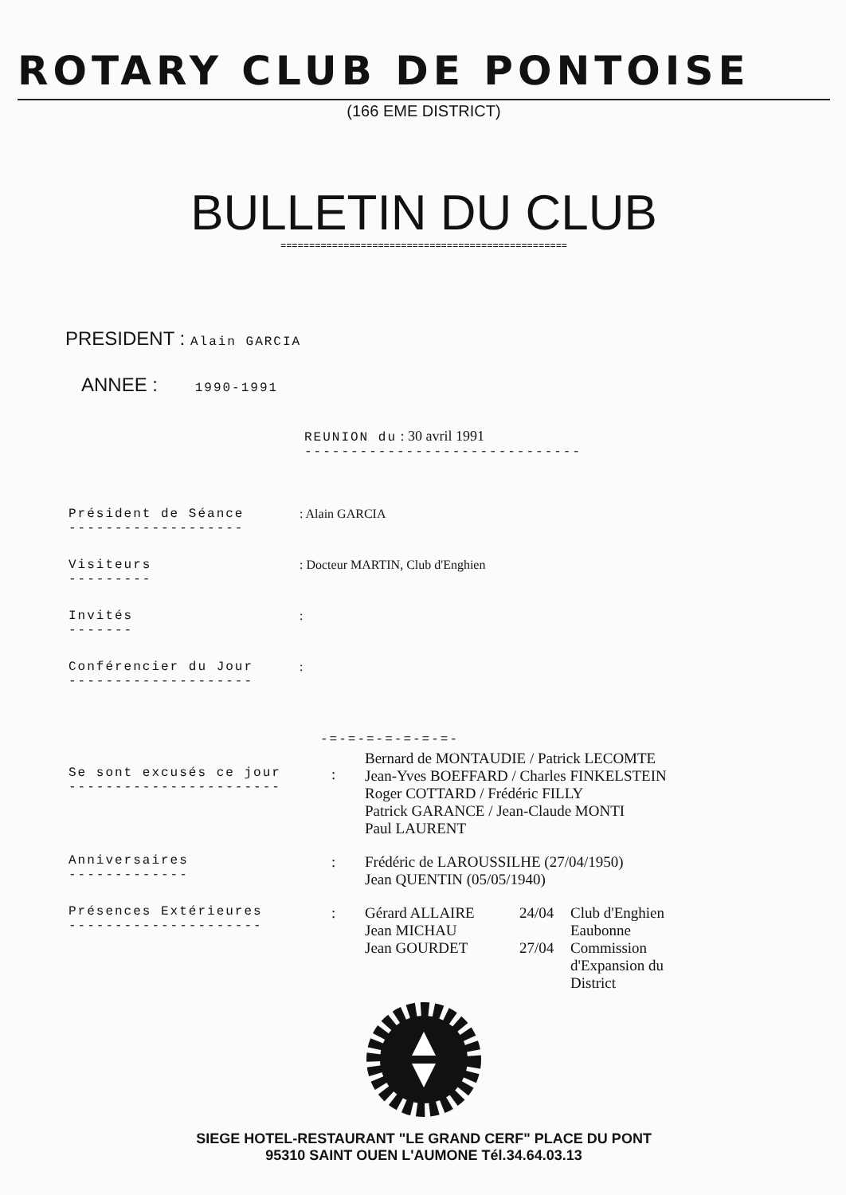ROTARY CLUB DE PONTOISE
(166 EME DISTRICT)
BULLETIN DU CLUB
==================================================
PRESIDENT : Alain GARCIA
ANNEE : 1990-1991
REUNION du : 30 avril 1991
------------------------------
Président de Séance
-------------------
: Alain GARCIA
Visiteurs
---------
: Docteur MARTIN, Club d'Enghien
Invités
-------
:
Conférencier du Jour
--------------------
:
-=-=-=-=-=-=-=-
Se sont excusés ce jour
-----------------------
:
Bernard de MONTAUDIE / Patrick LECOMTE
Jean-Yves BOEFFARD / Charles FINKELSTEIN
Roger COTTARD / Frédéric FILLY
Patrick GARANCE / Jean-Claude MONTI
Paul LAURENT
Anniversaires
-------------
: Frédéric de LAROUSSILHE (27/04/1950)
Jean QUENTIN (05/05/1940)
Présences Extérieures
---------------------
: Gérard ALLAIRE
24/04
Club d'Enghien
Jean MICHAU
Eaubonne
Jean GOURDET
27/04
Commission d'Expansion du District
SIEGE HOTEL-RESTAURANT "LE GRAND CERF" PLACE DU PONT
95310 SAINT OUEN L'AUMONE Tél.34.64.03.13